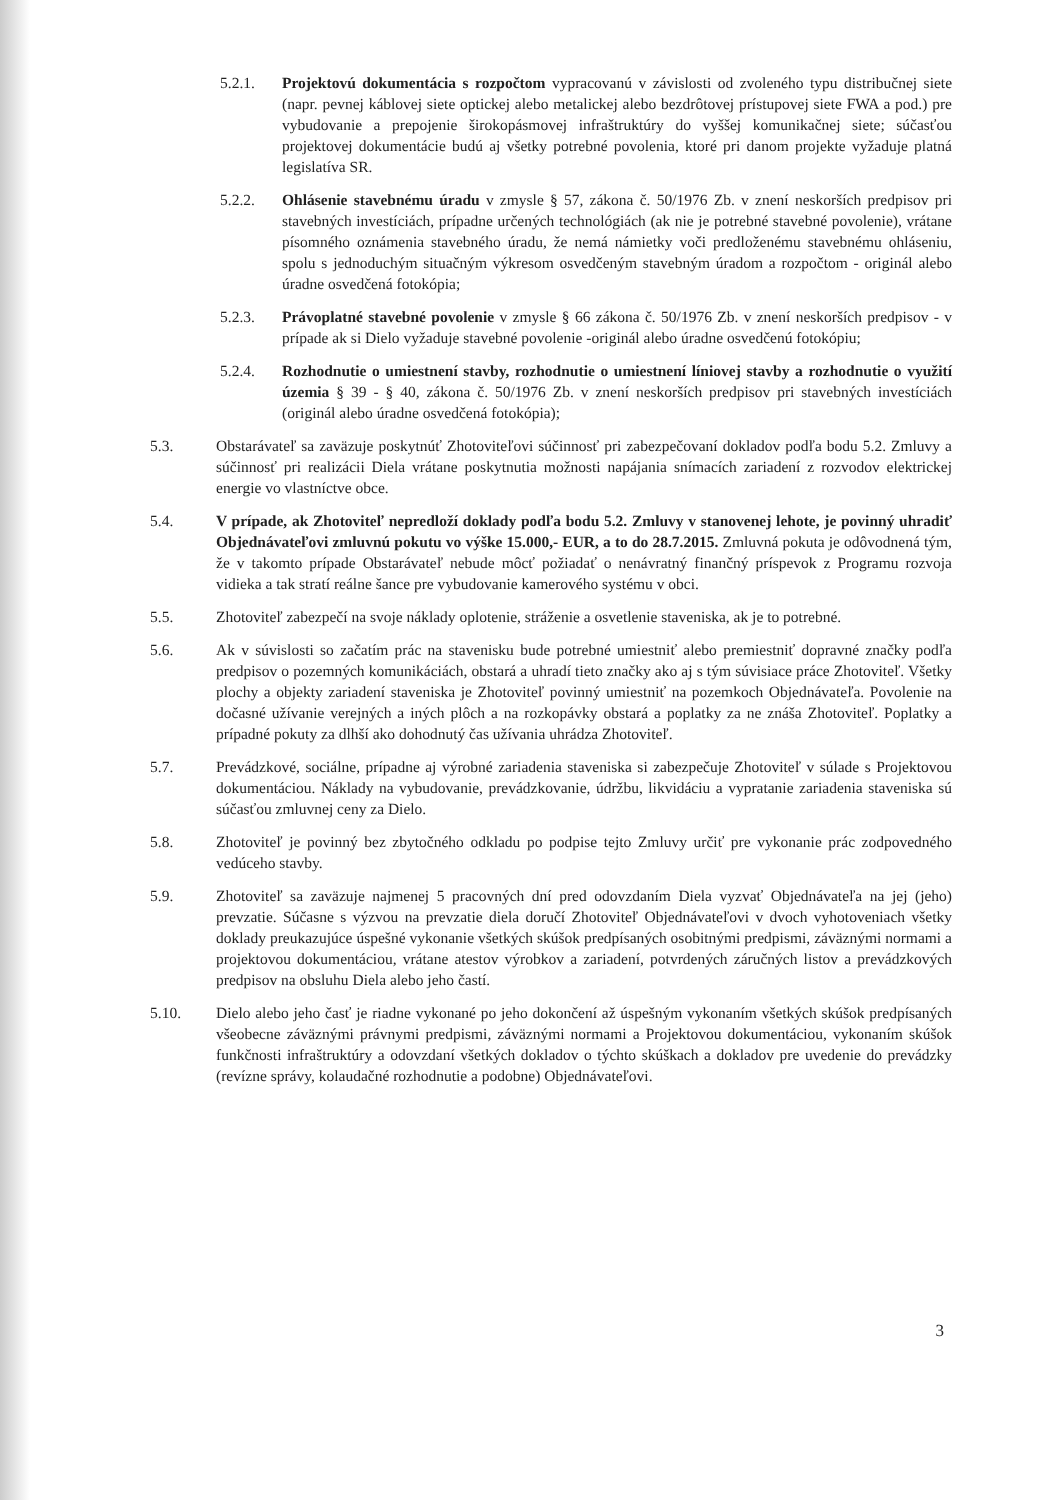5.2.1. Projektovú dokumentácia s rozpočtom vypracovanú v závislosti od zvoleného typu distribučnej siete (napr. pevnej káblovej siete optickej alebo metalickej alebo bezdrôtovej prístupovej siete FWA a pod.) pre vybudovanie a prepojenie širokopásmovej infraštruktúry do vyššej komunikačnej siete; súčasťou projektovej dokumentácie budú aj všetky potrebné povolenia, ktoré pri danom projekte vyžaduje platná legislatíva SR.
5.2.2. Ohlásenie stavebnému úradu v zmysle § 57, zákona č. 50/1976 Zb. v znení neskorších predpisov pri stavebných investíciách, prípadne určených technológiách (ak nie je potrebné stavebné povolenie), vrátane písomného oznámenia stavebného úradu, že nemá námietky voči predloženému stavebnému ohláseniu, spolu s jednoduchým situačným výkresom osvedčeným stavebným úradom a rozpočtom - originál alebo úradne osvedčená fotokópia;
5.2.3. Právoplatné stavebné povolenie v zmysle § 66 zákona č. 50/1976 Zb. v znení neskorších predpisov - v prípade ak si Dielo vyžaduje stavebné povolenie -originál alebo úradne osvedčenú fotokópiu;
5.2.4. Rozhodnutie o umiestnení stavby, rozhodnutie o umiestnení líniovej stavby a rozhodnutie o využití územia § 39 - § 40, zákona č. 50/1976 Zb. v znení neskorších predpisov pri stavebných investíciách (originál alebo úradne osvedčená fotokópia);
5.3. Obstarávateľ sa zaväzuje poskytnúť Zhotoviteľovi súčinnosť pri zabezpečovaní dokladov podľa bodu 5.2. Zmluvy a súčinnosť pri realizácii Diela vrátane poskytnutia možnosti napájania snímacích zariadení z rozvodov elektrickej energie vo vlastníctve obce.
5.4. V prípade, ak Zhotoviteľ nepredloží doklady podľa bodu 5.2. Zmluvy v stanovenej lehote, je povinný uhradiť Objednávateľovi zmluvnú pokutu vo výške 15.000,- EUR, a to do 28.7.2015. Zmluvná pokuta je odôvodnená tým, že v takomto prípade Obstarávateľ nebude môcť požiadať o nenávratný finančný príspevok z Programu rozvoja vidieka a tak stratí reálne šance pre vybudovanie kamerového systému v obci.
5.5. Zhotoviteľ zabezpečí na svoje náklady oplotenie, stráženie a osvetlenie staveniska, ak je to potrebné.
5.6. Ak v súvislosti so začatím prác na stavenisku bude potrebné umiestniť alebo premiestniť dopravné značky podľa predpisov o pozemných komunikáciách, obstará a uhradí tieto značky ako aj s tým súvisiace práce Zhotoviteľ. Všetky plochy a objekty zariadení staveniska je Zhotoviteľ povinný umiestniť na pozemkoch Objednávateľa. Povolenie na dočasné užívanie verejných a iných plôch a na rozkopávky obstará a poplatky za ne znáša Zhotoviteľ. Poplatky a prípadné pokuty za dlhší ako dohodnutý čas užívania uhrádza Zhotoviteľ.
5.7. Prevádzkové, sociálne, prípadne aj výrobné zariadenia staveniska si zabezpečuje Zhotoviteľ v súlade s Projektovou dokumentáciou. Náklady na vybudovanie, prevádzkovanie, údržbu, likvidáciu a vypratanie zariadenia staveniska sú súčasťou zmluvnej ceny za Dielo.
5.8. Zhotoviteľ je povinný bez zbytočného odkladu po podpise tejto Zmluvy určiť pre vykonanie prác zodpovedného vedúceho stavby.
5.9. Zhotoviteľ sa zaväzuje najmenej 5 pracovných dní pred odovzdaním Diela vyzvať Objednávateľa na jej (jeho) prevzatie. Súčasne s výzvou na prevzatie diela doručí Zhotoviteľ Objednávateľovi v dvoch vyhotoveniach všetky doklady preukazujúce úspešné vykonanie všetkých skúšok predpísaných osobitnými predpismi, záväznými normami a projektovou dokumentáciou, vrátane atestov výrobkov a zariadení, potvrdených záručných listov a prevádzkových predpisov na obsluhu Diela alebo jeho častí.
5.10. Dielo alebo jeho časť je riadne vykonané po jeho dokončení až úspešným vykonaním všetkých skúšok predpísaných všeobecne záväznými právnymi predpismi, záväznými normami a Projektovou dokumentáciou, vykonaním skúšok funkčnosti infraštruktúry a odovzdaní všetkých dokladov o týchto skúškach a dokladov pre uvedenie do prevádzky (revízne správy, kolaudačné rozhodnutie a podobne) Objednávateľovi.
3